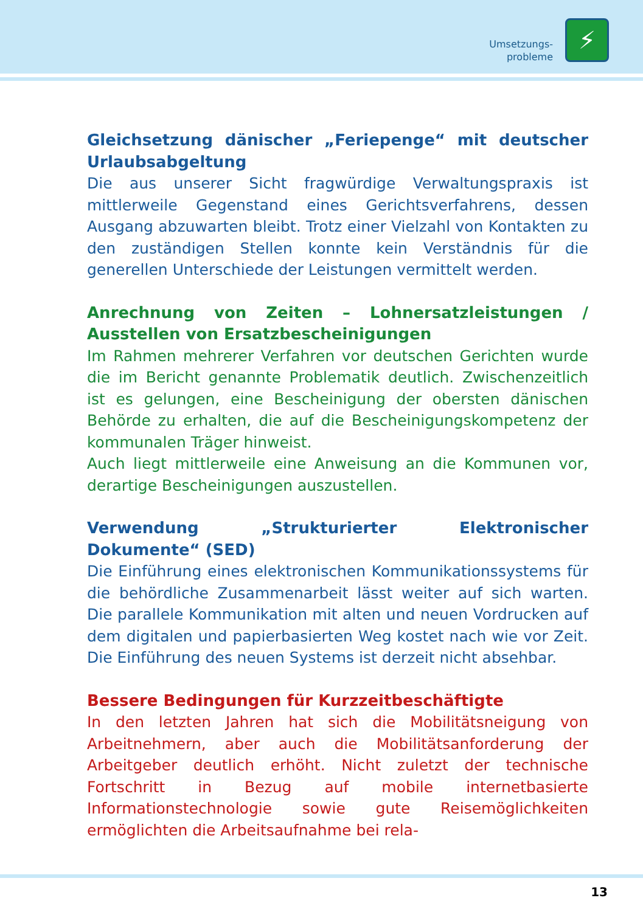Umsetzungs-
probleme
⚡
Gleichsetzung dänischer „Feriepenge“ mit deutscher Urlaubsabgeltung
Die aus unserer Sicht fragwürdige Verwaltungspraxis ist mittlerweile Gegenstand eines Gerichtsverfahrens, dessen Ausgang abzuwarten bleibt. Trotz einer Vielzahl von Kontakten zu den zuständigen Stellen konnte kein Verständnis für die generellen Unterschiede der Leistungen vermittelt werden.
Anrechnung von Zeiten – Lohnersatzleistungen / Ausstellen von Ersatzbescheinigungen
Im Rahmen mehrerer Verfahren vor deutschen Gerichten wurde die im Bericht genannte Problematik deutlich. Zwischenzeitlich ist es gelungen, eine Bescheinigung der obersten dänischen Behörde zu erhalten, die auf die Bescheinigungskompetenz der kommunalen Träger hinweist.
Auch liegt mittlerweile eine Anweisung an die Kommunen vor, derartige Bescheinigungen auszustellen.
Verwendung „Strukturierter Elektronischer Dokumente“ (SED)
Die Einführung eines elektronischen Kommunikationssystems für die behördliche Zusammenarbeit lässt weiter auf sich warten. Die parallele Kommunikation mit alten und neuen Vordrucken auf dem digitalen und papierbasierten Weg kostet nach wie vor Zeit. Die Einführung des neuen Systems ist derzeit nicht absehbar.
Bessere Bedingungen für Kurzzeitbeschäftigte
In den letzten Jahren hat sich die Mobilitätsneigung von Arbeitnehmern, aber auch die Mobilitätsanforderung der Arbeitgeber deutlich erhöht. Nicht zuletzt der technische Fortschritt in Bezug auf mobile internetbasierte Informationstechnologie sowie gute Reisemöglichkeiten ermöglichten die Arbeitsaufnahme bei rela-
13